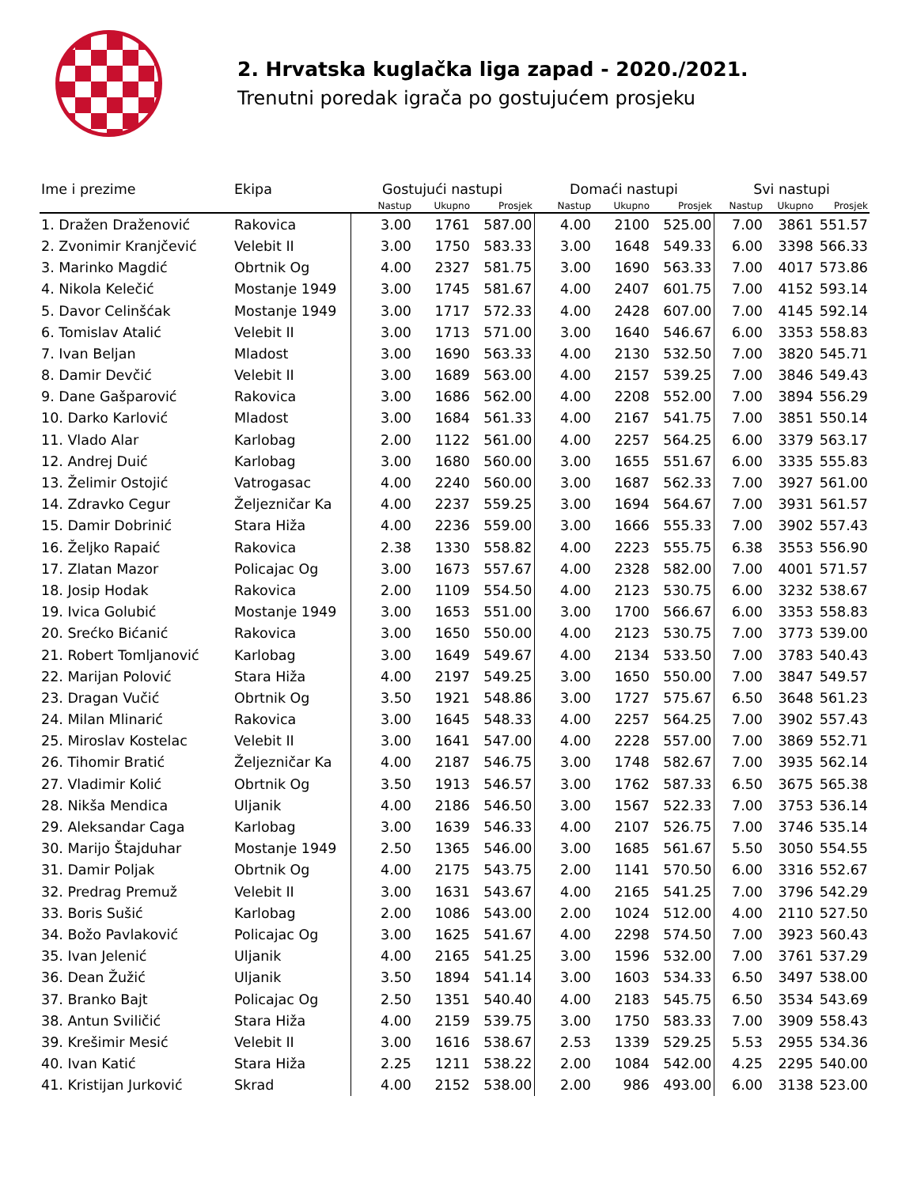2. Hrvatska kuglačka liga zapad - 2020./2021.
Trenutni poredak igrača po gostujućem prosjeku
| Ime i prezime | Ekipa | Gostujući nastupi | | | Domaći nastupi | | | Svi nastupi | | |
| --- | --- | --- | --- | --- | --- | --- | --- | --- | --- | --- |
| | | Nastup | Ukupno | Prosjek | Nastup | Ukupno | Prosjek | Nastup | Ukupno | Prosjek |
| 1. Dražen Draženović | Rakovica | 3.00 | 1761 | 587.00 | 4.00 | 2100 | 525.00 | 7.00 | 3861 | 551.57 |
| 2. Zvonimir Kranjčević | Velebit II | 3.00 | 1750 | 583.33 | 3.00 | 1648 | 549.33 | 6.00 | 3398 | 566.33 |
| 3. Marinko Magdić | Obrtnik Og | 4.00 | 2327 | 581.75 | 3.00 | 1690 | 563.33 | 7.00 | 4017 | 573.86 |
| 4. Nikola Kelečić | Mostanje 1949 | 3.00 | 1745 | 581.67 | 4.00 | 2407 | 601.75 | 7.00 | 4152 | 593.14 |
| 5. Davor Celinšćak | Mostanje 1949 | 3.00 | 1717 | 572.33 | 4.00 | 2428 | 607.00 | 7.00 | 4145 | 592.14 |
| 6. Tomislav Atalić | Velebit II | 3.00 | 1713 | 571.00 | 3.00 | 1640 | 546.67 | 6.00 | 3353 | 558.83 |
| 7. Ivan Beljan | Mladost | 3.00 | 1690 | 563.33 | 4.00 | 2130 | 532.50 | 7.00 | 3820 | 545.71 |
| 8. Damir Devčić | Velebit II | 3.00 | 1689 | 563.00 | 4.00 | 2157 | 539.25 | 7.00 | 3846 | 549.43 |
| 9. Dane Gašparović | Rakovica | 3.00 | 1686 | 562.00 | 4.00 | 2208 | 552.00 | 7.00 | 3894 | 556.29 |
| 10. Darko Karlović | Mladost | 3.00 | 1684 | 561.33 | 4.00 | 2167 | 541.75 | 7.00 | 3851 | 550.14 |
| 11. Vlado Alar | Karlobag | 2.00 | 1122 | 561.00 | 4.00 | 2257 | 564.25 | 6.00 | 3379 | 563.17 |
| 12. Andrej Duić | Karlobag | 3.00 | 1680 | 560.00 | 3.00 | 1655 | 551.67 | 6.00 | 3335 | 555.83 |
| 13. Želimir Ostojić | Vatrogasac | 4.00 | 2240 | 560.00 | 3.00 | 1687 | 562.33 | 7.00 | 3927 | 561.00 |
| 14. Zdravko Cegur | Željezničar Ka | 4.00 | 2237 | 559.25 | 3.00 | 1694 | 564.67 | 7.00 | 3931 | 561.57 |
| 15. Damir Dobrinić | Stara Hiža | 4.00 | 2236 | 559.00 | 3.00 | 1666 | 555.33 | 7.00 | 3902 | 557.43 |
| 16. Željko Rapaić | Rakovica | 2.38 | 1330 | 558.82 | 4.00 | 2223 | 555.75 | 6.38 | 3553 | 556.90 |
| 17. Zlatan Mazor | Policajac Og | 3.00 | 1673 | 557.67 | 4.00 | 2328 | 582.00 | 7.00 | 4001 | 571.57 |
| 18. Josip Hodak | Rakovica | 2.00 | 1109 | 554.50 | 4.00 | 2123 | 530.75 | 6.00 | 3232 | 538.67 |
| 19. Ivica Golubić | Mostanje 1949 | 3.00 | 1653 | 551.00 | 3.00 | 1700 | 566.67 | 6.00 | 3353 | 558.83 |
| 20. Srećko Bićanić | Rakovica | 3.00 | 1650 | 550.00 | 4.00 | 2123 | 530.75 | 7.00 | 3773 | 539.00 |
| 21. Robert Tomljanović | Karlobag | 3.00 | 1649 | 549.67 | 4.00 | 2134 | 533.50 | 7.00 | 3783 | 540.43 |
| 22. Marijan Polović | Stara Hiža | 4.00 | 2197 | 549.25 | 3.00 | 1650 | 550.00 | 7.00 | 3847 | 549.57 |
| 23. Dragan Vučić | Obrtnik Og | 3.50 | 1921 | 548.86 | 3.00 | 1727 | 575.67 | 6.50 | 3648 | 561.23 |
| 24. Milan Mlinarić | Rakovica | 3.00 | 1645 | 548.33 | 4.00 | 2257 | 564.25 | 7.00 | 3902 | 557.43 |
| 25. Miroslav Kostelac | Velebit II | 3.00 | 1641 | 547.00 | 4.00 | 2228 | 557.00 | 7.00 | 3869 | 552.71 |
| 26. Tihomir Bratić | Željezničar Ka | 4.00 | 2187 | 546.75 | 3.00 | 1748 | 582.67 | 7.00 | 3935 | 562.14 |
| 27. Vladimir Kolić | Obrtnik Og | 3.50 | 1913 | 546.57 | 3.00 | 1762 | 587.33 | 6.50 | 3675 | 565.38 |
| 28. Nikša Mendica | Uljanik | 4.00 | 2186 | 546.50 | 3.00 | 1567 | 522.33 | 7.00 | 3753 | 536.14 |
| 29. Aleksandar Caga | Karlobag | 3.00 | 1639 | 546.33 | 4.00 | 2107 | 526.75 | 7.00 | 3746 | 535.14 |
| 30. Marijo Štajduhar | Mostanje 1949 | 2.50 | 1365 | 546.00 | 3.00 | 1685 | 561.67 | 5.50 | 3050 | 554.55 |
| 31. Damir Poljak | Obrtnik Og | 4.00 | 2175 | 543.75 | 2.00 | 1141 | 570.50 | 6.00 | 3316 | 552.67 |
| 32. Predrag Premuž | Velebit II | 3.00 | 1631 | 543.67 | 4.00 | 2165 | 541.25 | 7.00 | 3796 | 542.29 |
| 33. Boris Sušić | Karlobag | 2.00 | 1086 | 543.00 | 2.00 | 1024 | 512.00 | 4.00 | 2110 | 527.50 |
| 34. Božo Pavlaković | Policajac Og | 3.00 | 1625 | 541.67 | 4.00 | 2298 | 574.50 | 7.00 | 3923 | 560.43 |
| 35. Ivan Jelenić | Uljanik | 4.00 | 2165 | 541.25 | 3.00 | 1596 | 532.00 | 7.00 | 3761 | 537.29 |
| 36. Dean Žužić | Uljanik | 3.50 | 1894 | 541.14 | 3.00 | 1603 | 534.33 | 6.50 | 3497 | 538.00 |
| 37. Branko Bajt | Policajac Og | 2.50 | 1351 | 540.40 | 4.00 | 2183 | 545.75 | 6.50 | 3534 | 543.69 |
| 38. Antun Sviličić | Stara Hiža | 4.00 | 2159 | 539.75 | 3.00 | 1750 | 583.33 | 7.00 | 3909 | 558.43 |
| 39. Krešimir Mesić | Velebit II | 3.00 | 1616 | 538.67 | 2.53 | 1339 | 529.25 | 5.53 | 2955 | 534.36 |
| 40. Ivan Katić | Stara Hiža | 2.25 | 1211 | 538.22 | 2.00 | 1084 | 542.00 | 4.25 | 2295 | 540.00 |
| 41. Kristijan Jurković | Skrad | 4.00 | 2152 | 538.00 | 2.00 | 986 | 493.00 | 6.00 | 3138 | 523.00 |